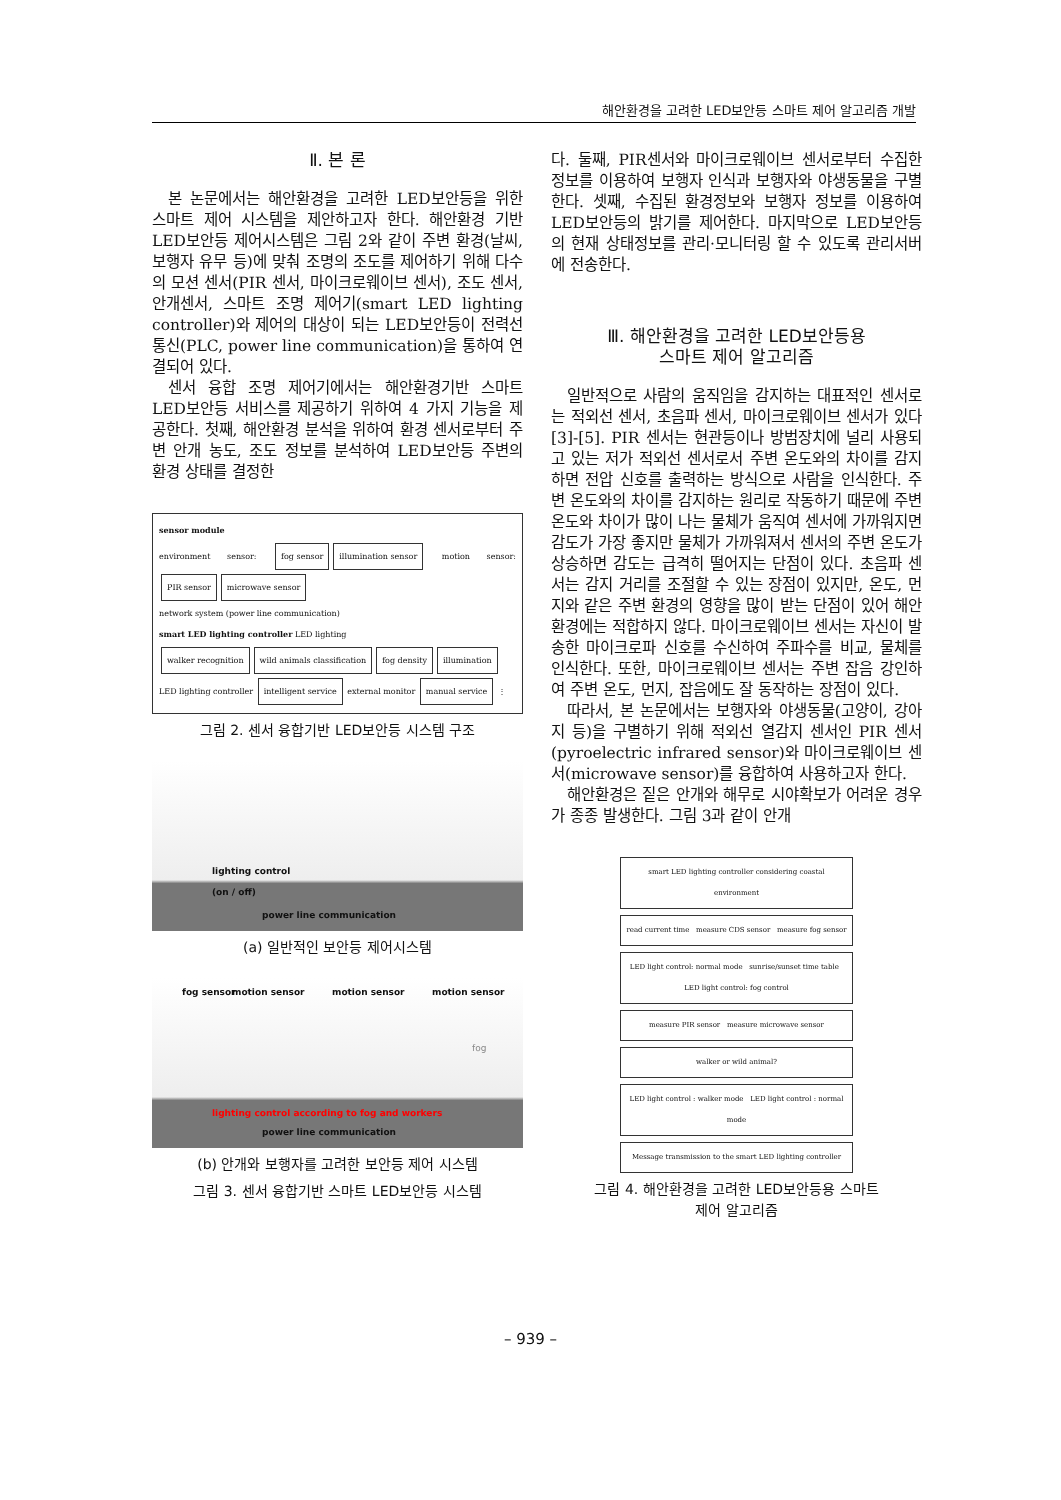해안환경을 고려한 LED보안등 스마트 제어 알고리즘 개발
Ⅱ. 본 론
본 논문에서는 해안환경을 고려한 LED보안등을 위한 스마트 제어 시스템을 제안하고자 한다. 해안환경 기반 LED보안등 제어시스템은 그림 2와 같이 주변 환경(날씨, 보행자 유무 등)에 맞춰 조명의 조도를 제어하기 위해 다수의 모션 센서(PIR 센서, 마이크로웨이브 센서), 조도 센서, 안개센서, 스마트 조명 제어기(smart LED lighting controller)와 제어의 대상이 되는 LED보안등이 전력선 통신(PLC, power line communication)을 통하여 연결되어 있다.
센서 융합 조명 제어기에서는 해안환경기반 스마트 LED보안등 서비스를 제공하기 위하여 4 가지 기능을 제공한다. 첫째, 해안환경 분석을 위하여 환경 센서로부터 주변 안개 농도, 조도 정보를 분석하여 LED보안등 주변의 환경 상태를 결정한
sensor module
environment sensor: fog sensor illumination sensor motion sensor: PIR sensor microwave sensor
network system (power line communication)
smart LED lighting controller LED lighting
walker recognition wild animals classification fog density illumination
LED lighting controller intelligent service external monitor manual service ⋮
그림 2. 센서 융합기반 LED보안등 시스템 구조
lighting control
(on / off)
power line communication
(a) 일반적인 보안등 제어시스템
fog sensor motion sensor motion sensor motion sensor
fog
lighting control according to fog and workers
power line communication
(b) 안개와 보행자를 고려한 보안등 제어 시스템
그림 3. 센서 융합기반 스마트 LED보안등 시스템
다. 둘째, PIR센서와 마이크로웨이브 센서로부터 수집한 정보를 이용하여 보행자 인식과 보행자와 야생동물을 구별한다. 셋째, 수집된 환경정보와 보행자 정보를 이용하여 LED보안등의 밝기를 제어한다. 마지막으로 LED보안등의 현재 상태정보를 관리·모니터링 할 수 있도록 관리서버에 전송한다.
Ⅲ. 해안환경을 고려한 LED보안등용
스마트 제어 알고리즘
일반적으로 사람의 움직임을 감지하는 대표적인 센서로는 적외선 센서, 초음파 센서, 마이크로웨이브 센서가 있다[3]-[5]. PIR 센서는 현관등이나 방범장치에 널리 사용되고 있는 저가 적외선 센서로서 주변 온도와의 차이를 감지하면 전압 신호를 출력하는 방식으로 사람을 인식한다. 주변 온도와의 차이를 감지하는 원리로 작동하기 때문에 주변 온도와 차이가 많이 나는 물체가 움직여 센서에 가까워지면 감도가 가장 좋지만 물체가 가까워져서 센서의 주변 온도가 상승하면 감도는 급격히 떨어지는 단점이 있다. 초음파 센서는 감지 거리를 조절할 수 있는 장점이 있지만, 온도, 먼지와 같은 주변 환경의 영향을 많이 받는 단점이 있어 해안환경에는 적합하지 않다. 마이크로웨이브 센서는 자신이 발송한 마이크로파 신호를 수신하여 주파수를 비교, 물체를 인식한다. 또한, 마이크로웨이브 센서는 주변 잡음 강인하여 주변 온도, 먼지, 잡음에도 잘 동작하는 장점이 있다.
따라서, 본 논문에서는 보행자와 야생동물(고양이, 강아지 등)을 구별하기 위해 적외선 열감지 센서인 PIR 센서(pyroelectric infrared sensor)와 마이크로웨이브 센서(microwave sensor)를 융합하여 사용하고자 한다.
해안환경은 짙은 안개와 해무로 시야확보가 어려운 경우가 종종 발생한다. 그림 3과 같이 안개
smart LED lighting controller considering coastal environment
read current time measure CDS sensor measure fog sensor
LED light control: normal mode sunrise/sunset time table LED light control: fog control
measure PIR sensor measure microwave sensor
walker or wild animal?
LED light control : walker mode LED light control : normal mode
Message transmission to the smart LED lighting controller
그림 4. 해안환경을 고려한 LED보안등용 스마트
제어 알고리즘
– 939 –